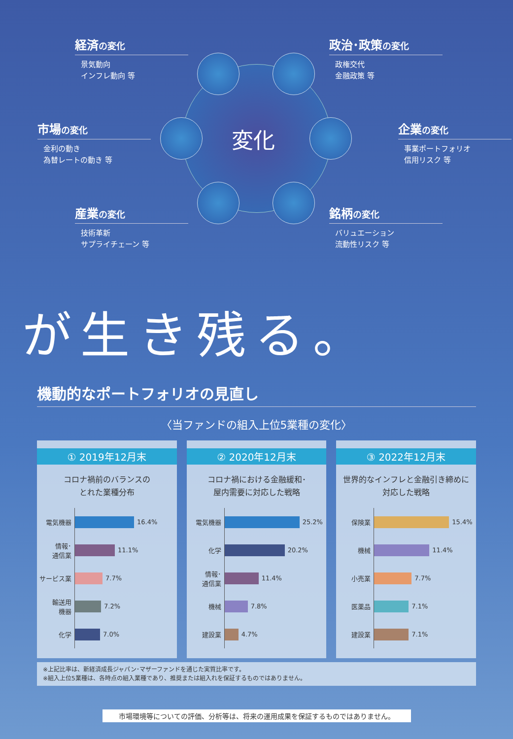変化
経済の変化
景気動向
インフレ動向 等
政治･政策の変化
政権交代
金融政策 等
市場の変化
金利の動き
為替レートの動き 等
企業の変化
事業ポートフォリオ
信用リスク 等
産業の変化
技術革新
サプライチェーン 等
銘柄の変化
バリュエーション
流動性リスク 等
が生き残る。
機動的なポートフォリオの見直し
〈当ファンドの組入上位5業種の変化〉
① 2019年12月末
コロナ禍前のバランスの
とれた業種分布
電気機器 16.4%
情報･
通信業 11.1%
サービス業 7.7%
輸送用
機器 7.2%
化学 7.0%
② 2020年12月末
コロナ禍における金融緩和･
屋内需要に対応した戦略
電気機器 25.2%
化学 20.2%
情報･
通信業 11.4%
機械 7.8%
建設業 4.7%
③ 2022年12月末
世界的なインフレと金融引き締めに
対応した戦略
保険業 15.4%
機械 11.4%
小売業 7.7%
医薬品 7.1%
建設業 7.1%
※上記比率は、新経済成長ジャパン･マザーファンドを通じた実質比率です。
※組入上位5業種は、各時点の組入業種であり、推奨または組入れを保証するものではありません。
市場環境等についての評価、分析等は、将来の運用成果を保証するものではありません。